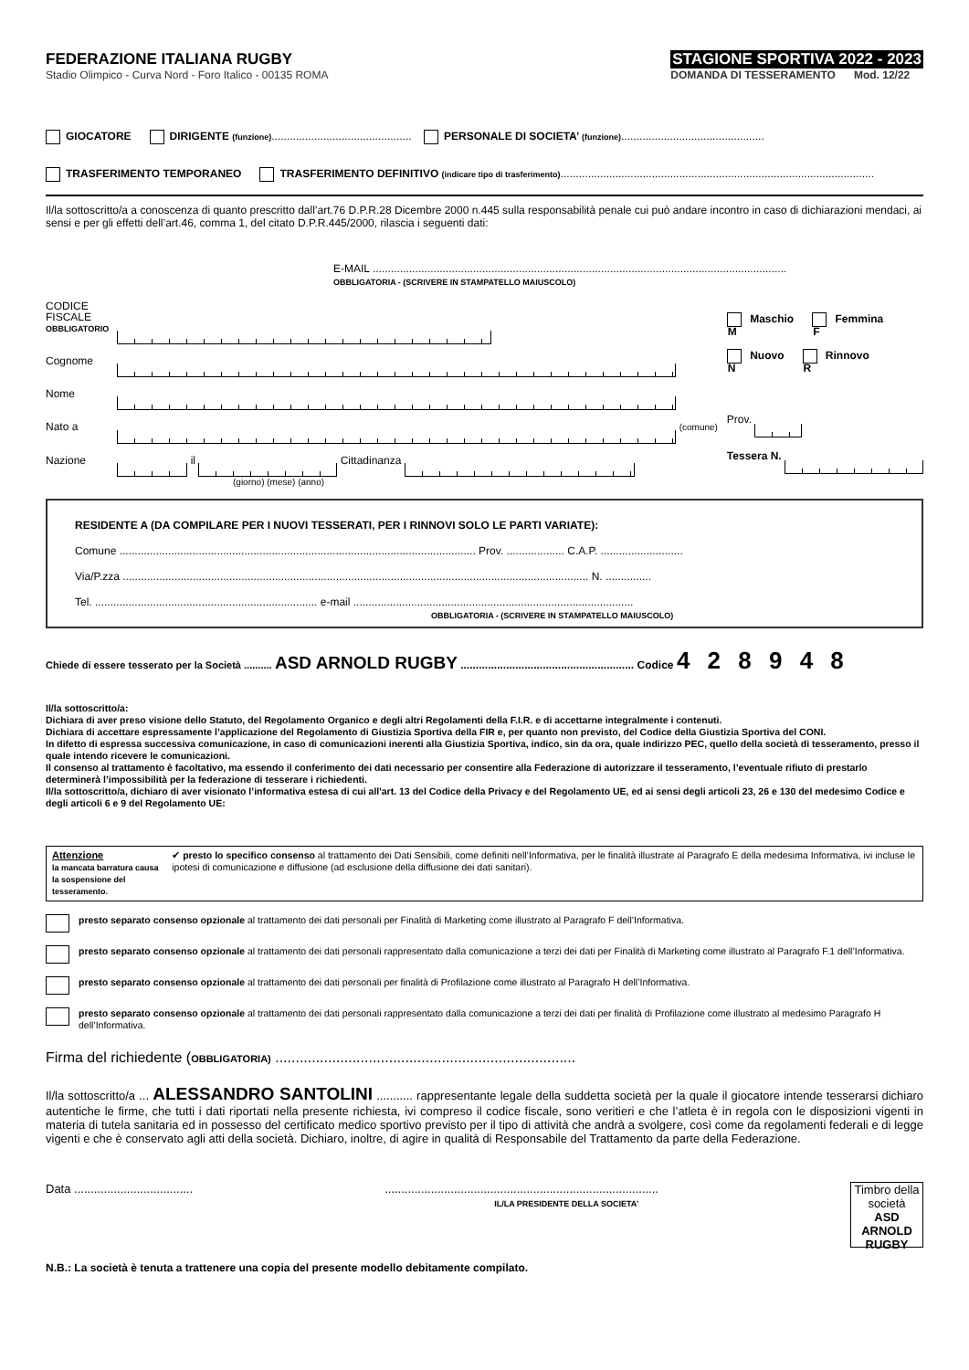FEDERAZIONE ITALIANA RUGBY
Stadio Olimpico - Curva Nord - Foro Italico - 00135 ROMA
STAGIONE SPORTIVA 2022 - 2023
DOMANDA DI TESSERAMENTO Mod. 12/22
GIOCATORE DIRIGENTE (funzione).............................................. PERSONALE DI SOCIETA’ (funzione)...............................................
TRASFERIMENTO TEMPORANEO TRASFERIMENTO DEFINITIVO (indicare tipo di trasferimento).......................................................................................................
Il/la sottoscritto/a a conoscenza di quanto prescritto dall’art.76 D.P.R.28 Dicembre 2000 n.445 sulla responsabilità penale cui può andare incontro in caso di dichiarazioni mendaci, ai sensi e per gli effetti dell’art.46, comma 1, del citato D.P.R.445/2000, rilascia i seguenti dati:
E-MAIL ........................................................................................................................................
OBBLIGATORIA - (SCRIVERE IN STAMPATELLO MAIUSCOLO)
CODICE FISCALE
OBBLIGATORIO
Cognome
Nome
Nato a (comune)
Nazione il Cittadinanza
(giorno) (mese) (anno)
M Maschio F Femmina
N Nuovo R Rinnovo
Prov.
Tessera N.
RESIDENTE A (DA COMPILARE PER I NUOVI TESSERATI, PER I RINNOVI SOLO LE PARTI VARIATE):
Comune ..................................................................................................................... Prov. ................... C.A.P. ...........................
Via/P.zza ......................................................................................................................................................... N. ...............
Tel. ......................................................................... e-mail ............................................................................................
OBBLIGATORIA - (SCRIVERE IN STAMPATELLO MAIUSCOLO)
Chiede di essere tesserato per la Società .......... ASD ARNOLD RUGBY ......................................................... Codice 4 2 8 9 4 8
Il/la sottoscritto/a:
Dichiara di aver preso visione dello Statuto, del Regolamento Organico e degli altri Regolamenti della F.I.R. e di accettarne integralmente i contenuti.
Dichiara di accettare espressamente l’applicazione del Regolamento di Giustizia Sportiva della FIR e, per quanto non previsto, del Codice della Giustizia Sportiva del CONI.
In difetto di espressa successiva comunicazione, in caso di comunicazioni inerenti alla Giustizia Sportiva, indico, sin da ora, quale indirizzo PEC, quello della società di tesseramento, presso il quale intendo ricevere le comunicazioni.
Il consenso al trattamento è facoltativo, ma essendo il conferimento dei dati necessario per consentire alla Federazione di autorizzare il tesseramento, l’eventuale rifiuto di prestarlo determinerà l’impossibilità per la federazione di tesserare i richiedenti.
Il/la sottoscritto/a, dichiaro di aver visionato l’informativa estesa di cui all'art. 13 del Codice della Privacy e del Regolamento UE, ed ai sensi degli articoli 23, 26 e 130 del medesimo Codice e degli articoli 6 e 9 del Regolamento UE:
Attenzione
la mancata barratura causa la sospensione del tesseramento.
✔ presto lo specifico consenso al trattamento dei Dati Sensibili, come definiti nell’Informativa, per le finalità illustrate al Paragrafo E della medesima Informativa, ivi incluse le ipotesi di comunicazione e diffusione (ad esclusione della diffusione dei dati sanitari).
presto separato consenso opzionale al trattamento dei dati personali per Finalità di Marketing come illustrato al Paragrafo F dell’Informativa.
presto separato consenso opzionale al trattamento dei dati personali rappresentato dalla comunicazione a terzi dei dati per Finalità di Marketing come illustrato al Paragrafo F.1 dell’Informativa.
presto separato consenso opzionale al trattamento dei dati personali per finalità di Profilazione come illustrato al Paragrafo H dell’Informativa.
presto separato consenso opzionale al trattamento dei dati personali rappresentato dalla comunicazione a terzi dei dati per finalità di Profilazione come illustrato al medesimo Paragrafo H dell’Informativa.
Firma del richiedente (OBBLIGATORIA) ..........................................................................
Il/la sottoscritto/a ... ALESSANDRO SANTOLINI ........... rappresentante legale della suddetta società per la quale il giocatore intende tesserarsi dichiaro autentiche le firme, che tutti i dati riportati nella presente richiesta, ivi compreso il codice fiscale, sono veritieri e che l’atleta è in regola con le disposizioni vigenti in materia di tutela sanitaria ed in possesso del certificato medico sportivo previsto per il tipo di attività che andrà a svolgere, così come da regolamenti federali e di legge vigenti e che è conservato agli atti della società. Dichiaro, inoltre, di agire in qualità di Responsabile del Trattamento da parte della Federazione.
Data ....................................
...................................................................................
IL/LA PRESIDENTE DELLA SOCIETA’
Timbro della società
ASD ARNOLD RUGBY
N.B.: La società è tenuta a trattenere una copia del presente modello debitamente compilato.